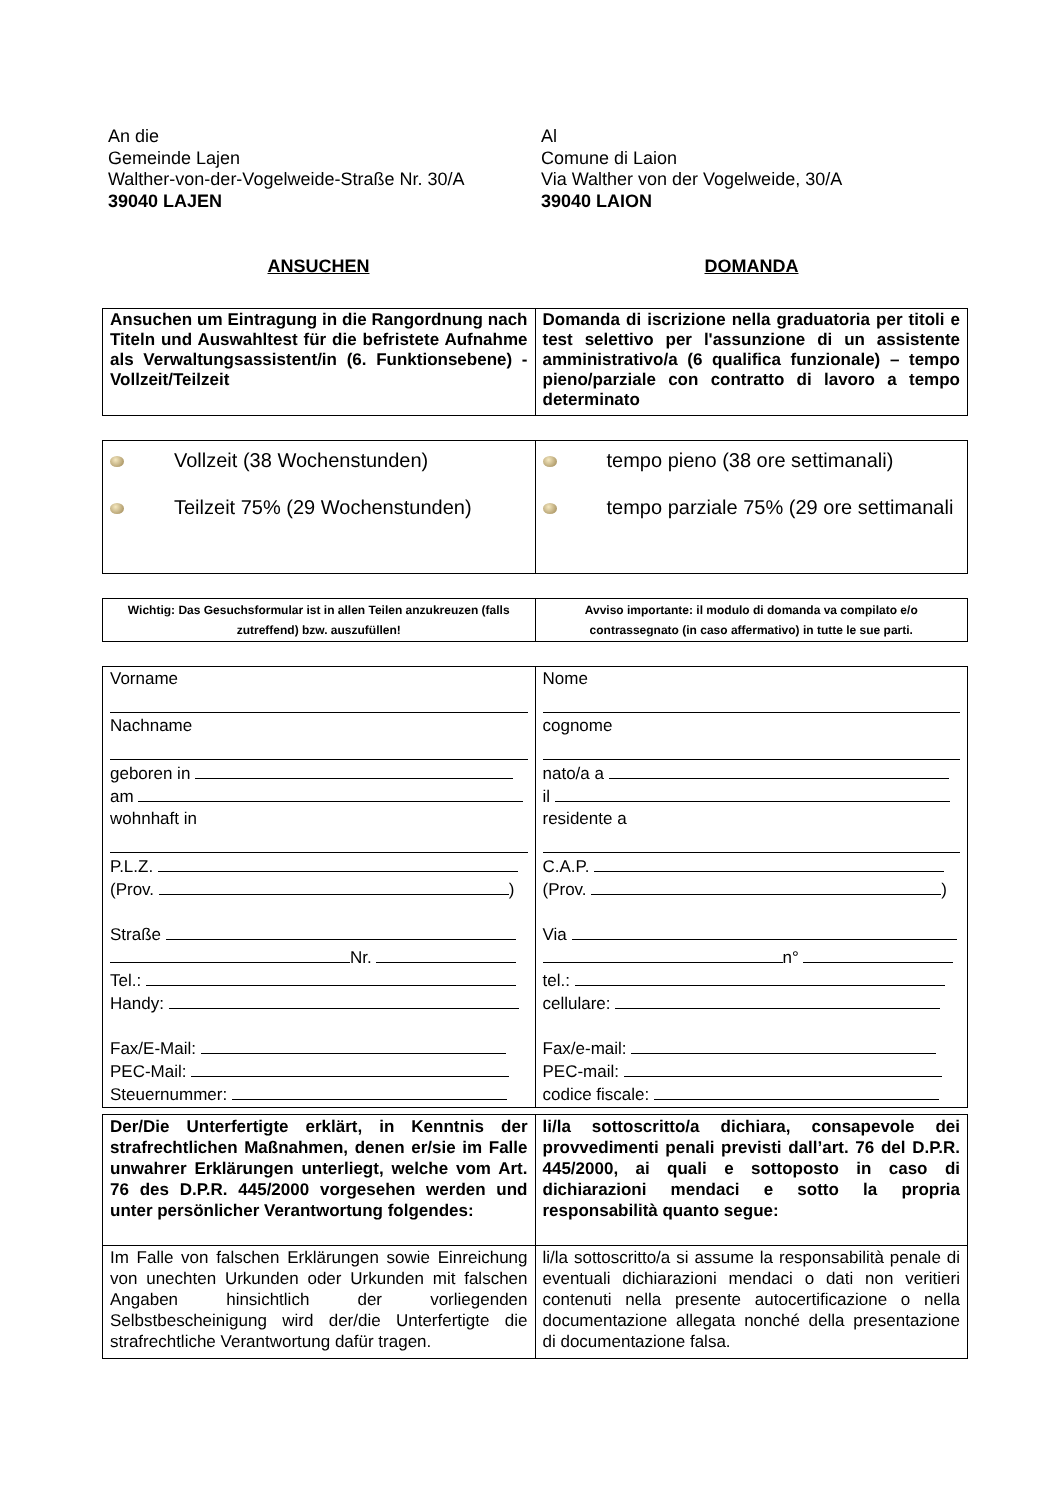An die
Gemeinde Lajen
Walther-von-der-Vogelweide-Straße Nr. 30/A
39040 LAJEN
Al
Comune di Laion
Via Walther von der Vogelweide, 30/A
39040 LAION
ANSUCHEN DOMANDA
| Ansuchen um Eintragung in die Rangordnung nach Titeln und Auswahltest für die befristete Aufnahme als Verwaltungsassistent/in (6. Funktionsebene) - Vollzeit/Teilzeit | Domanda di iscrizione nella graduatoria per titoli e test selettivo per l'assunzione di un assistente amministrativo/a (6 qualifica funzionale) – tempo pieno/parziale con contratto di lavoro a tempo determinato |
| Vollzeit (38 Wochenstunden) Teilzeit 75% (29 Wochenstunden) | tempo pieno (38 ore settimanali) tempo parziale 75% (29 ore settimanali |
| Wichtig: Das Gesuchsformular ist in allen Teilen anzukreuzen (falls zutreffend) bzw. auszufüllen! | Avviso importante: il modulo di domanda va compilato e/o contrassegnato (in caso affermativo) in tutte le sue parti. |
| Vorname Nachname geboren in am wohnhaft in P.L.Z. (Prov. ) Straße Nr. Tel.: Handy: Fax/E-Mail: PEC-Mail: Steuernummer: | Nome cognome nato/a a il residente a C.A.P. (Prov. ) Via n° tel.: cellulare: Fax/e-mail: PEC-mail: codice fiscale: |
| Der/Die Unterfertigte erklärt, in Kenntnis der strafrechtlichen Maßnahmen, denen er/sie im Falle unwahrer Erklärungen unterliegt, welche vom Art. 76 des D.P.R. 445/2000 vorgesehen werden und unter persönlicher Verantwortung folgendes: | li/la sottoscritto/a dichiara, consapevole dei provvedimenti penali previsti dall’art. 76 del D.P.R. 445/2000, ai quali e sottoposto in caso di dichiarazioni mendaci e sotto la propria responsabilità quanto segue: |
| Im Falle von falschen Erklärungen sowie Einreichung von unechten Urkunden oder Urkunden mit falschen Angaben hinsichtlich der vorliegenden Selbstbescheinigung wird der/die Unterfertigte die strafrechtliche Verantwortung dafür tragen. | li/la sottoscritto/a si assume la responsabilità penale di eventuali dichiarazioni mendaci o dati non veritieri contenuti nella presente autocertificazione o nella documentazione allegata nonché della presentazione di documentazione falsa. |